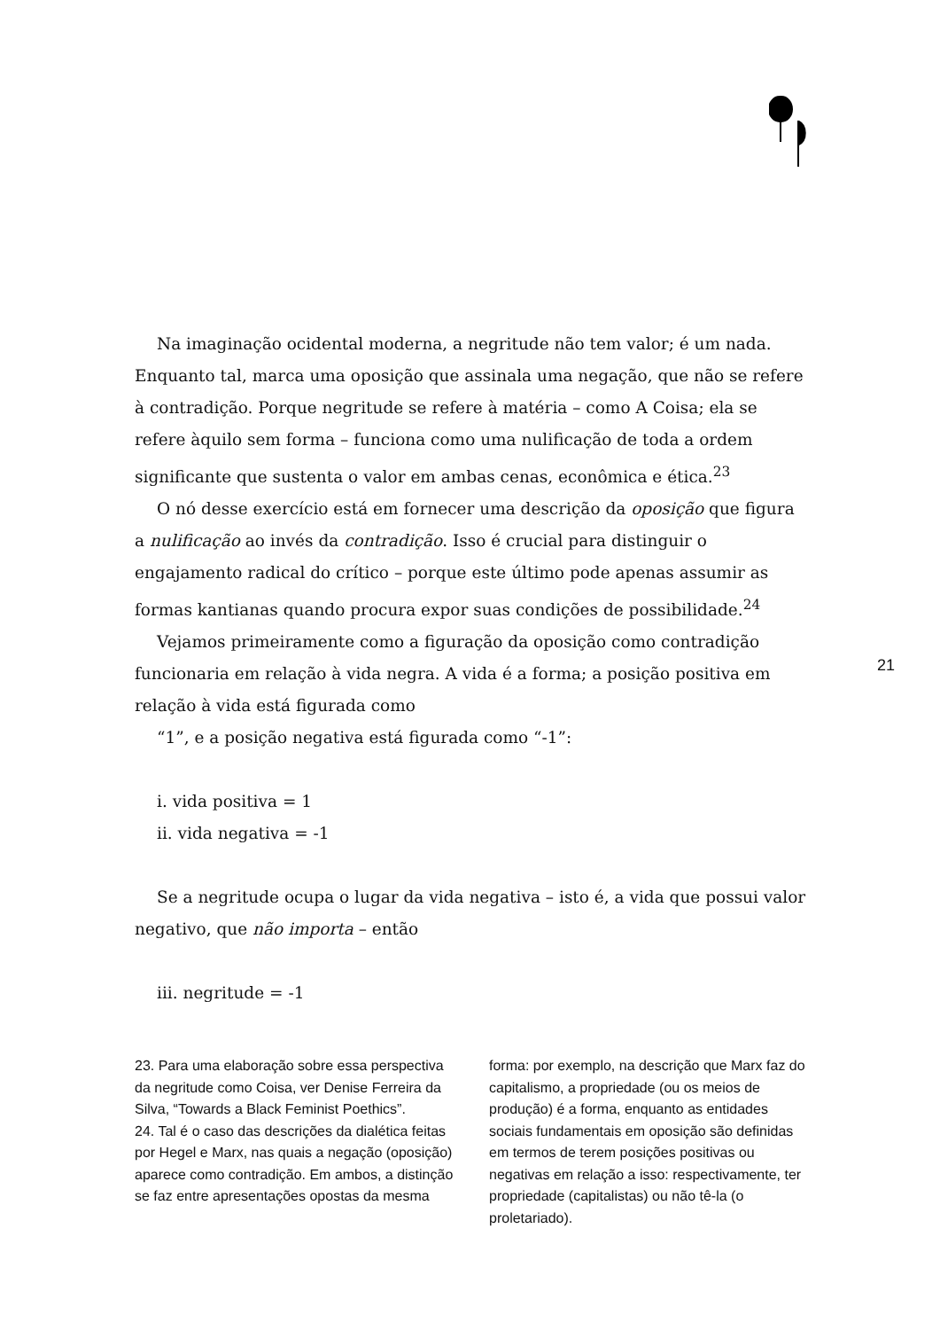Na imaginação ocidental moderna, a negritude não tem valor; é um nada. Enquanto tal, marca uma oposição que assinala uma negação, que não se refere à contradição. Porque negritude se refere à matéria – como A Coisa; ela se refere àquilo sem forma – funciona como uma nulificação de toda a ordem significante que sustenta o valor em ambas cenas, econômica e ética.<sup>23</sup>
O nó desse exercício está em fornecer uma descrição da oposição que figura a nulificação ao invés da contradição. Isso é crucial para distinguir o engajamento radical do crítico – porque este último pode apenas assumir as formas kantianas quando procura expor suas condições de possibilidade.<sup>24</sup>
Vejamos primeiramente como a figuração da oposição como contradição funcionaria em relação à vida negra. A vida é a forma; a posição positiva em relação à vida está figurada como
“1”, e a posição negativa está figurada como “-1”:
i. vida positiva = 1
ii. vida negativa = -1
Se a negritude ocupa o lugar da vida negativa – isto é, a vida que possui valor negativo, que não importa – então
iii. negritude = -1
21
23. Para uma elaboração sobre essa perspectiva da negritude como Coisa, ver Denise Ferreira da Silva, “Towards a Black Feminist Poethics”.
24. Tal é o caso das descrições da dialética feitas por Hegel e Marx, nas quais a negação (oposição) aparece como contradição. Em ambos, a distinção se faz entre apresentações opostas da mesma
forma: por exemplo, na descrição que Marx faz do capitalismo, a propriedade (ou os meios de produção) é a forma, enquanto as entidades sociais fundamentais em oposição são definidas em termos de terem posições positivas ou negativas em relação a isso: respectivamente, ter propriedade (capitalistas) ou não tê-la (o proletariado).